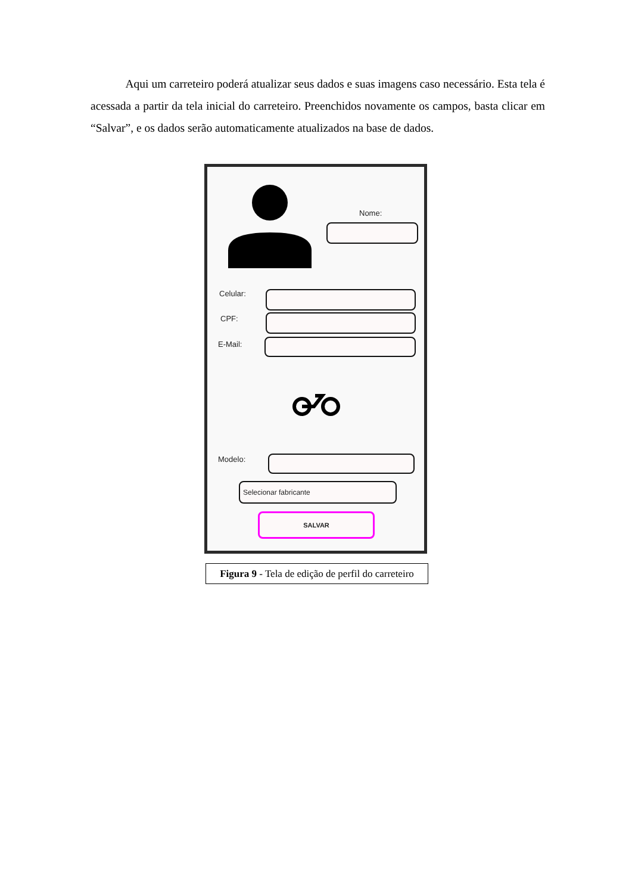Aqui um carreteiro poderá atualizar seus dados e suas imagens caso necessário. Esta tela é acessada a partir da tela inicial do carreteiro. Preenchidos novamente os campos, basta clicar em “Salvar”, e os dados serão automaticamente atualizados na base de dados.
Nome:
Celular:
CPF:
E-Mail:
Modelo:
Selecionar fabricante
SALVAR
Figura 9 - Tela de edição de perfil do carreteiro